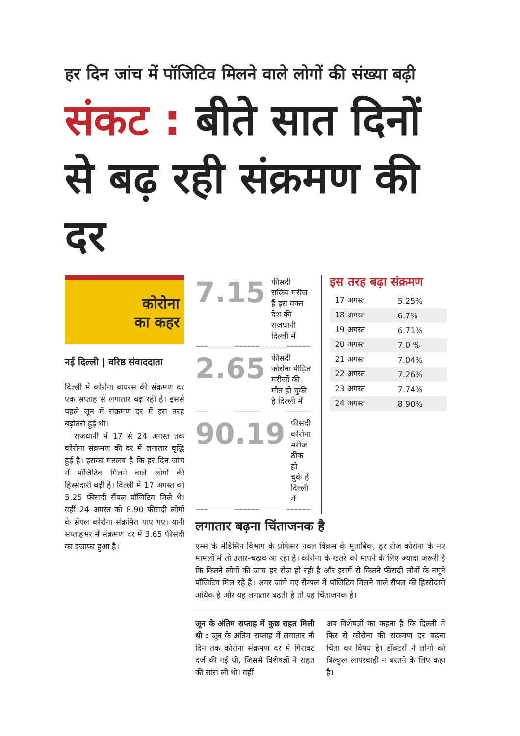हर दिन जांच में पॉजिटिव मिलने वाले लोगों की संख्या बढ़ी
संकट : बीते सात दिनों से बढ़ रही संक्रमण की दर
कोरोना
का कहर
नई दिल्ली | वरिष्ठ संवाददाता
दिल्ली में कोरोना वायरस की संक्रमण दर एक सप्ताह से लगातार बढ़ रही है। इससे पहले जून में संक्रमण दर में इस तरह बढ़ोतरी हुई थी।
राजधानी में 17 से 24 अगस्त तक कोरोना संक्रमण की दर में लगातार वृद्धि हुई है। इसका मतलब है कि हर दिन जांच में पॉजिटिव मिलने वाले लोगों की हिस्सेदारी बढ़ी है। दिल्ली में 17 अगस्त को 5.25 फीसदी सैंपल पॉजिटिव मिले थे। वहीं 24 अगस्त को 8.90 फीसदी लोगों के सैंपल कोरोना संक्रमित पाए गए। यानी सप्ताहभर में संक्रमण दर में 3.65 फीसदी का इजाफा हुआ है।
7.15
फीसदी सक्रिय मरीज हैं इस वक्त देश की राजधानी दिल्ली में
2.65
फीसदी कोरोना पीड़ित मरीजों की मौत हो चुकी है दिल्ली में
90.19
फीसदी कोरोना मरीज ठीक हो चुके हैं दिल्ली में
इस तरह बढ़ा संक्रमण
| 17 अगस्त | 5.25% |
| 18 अगस्त | 6.7% |
| 19 अगस्त | 6.71% |
| 20 अगस्त | 7.0 % |
| 21 अगस्त | 7.04% |
| 22 अगस्त | 7.26% |
| 23 अगस्त | 7.74% |
| 24 अगस्त | 8.90% |
लगातार बढ़ना चिंताजनक है
एम्स के मेडिसिन विभाग के प्रोफेसर नवल विक्रम के मुताबिक, हर रोज कोरोना के नए मामलों में तो उतार-चढ़ाव आ रहा है। कोरोना के खतरे को मापने के लिए ज्यादा जरूरी है कि कितने लोगों की जांच हर रोज हो रही है और इसमें से कितने फीसदी लोगों के नमूने पॉजिटिव मिल रहे हैं। अगर जांचे गए सैम्पल में पॉजिटिव मिलने वाले सैंपल की हिस्सेदारी अधिक है और यह लगातार बढ़ती है तो यह चिंताजनक है।
जून के अंतिम सप्ताह में कुछ राहत मिली थी : जून के अंतिम सप्ताह में लगातार नौ दिन तक कोरोना संक्रमण दर में गिरावट दर्ज की गई थी, जिससे विशेषज्ञों ने राहत की सांस ली थी। वहीं
अब विशेषज्ञों का कहना है कि दिल्ली में फिर से कोरोना की संक्रमण दर बढ़ना चिंता का विषय है। डॉक्टरों ने लोगों को बिल्कुल लापरवाही न बरतने के लिए कहा है।